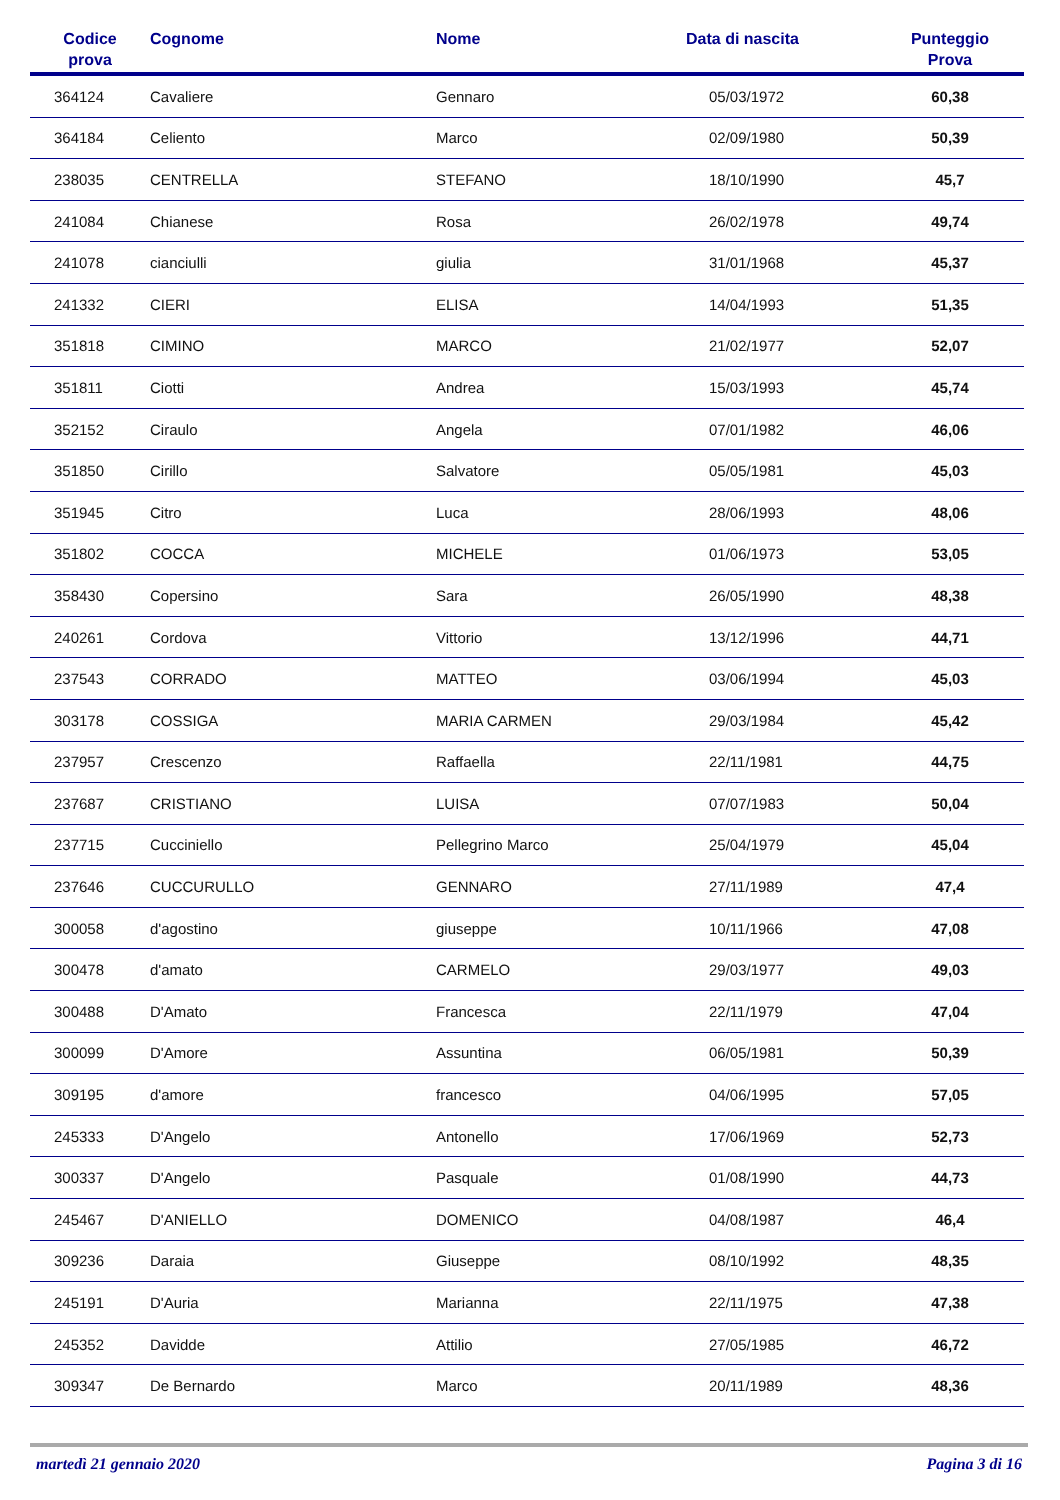| Codice prova | Cognome | Nome | Data di nascita | Punteggio Prova |
| --- | --- | --- | --- | --- |
| 364124 | Cavaliere | Gennaro | 05/03/1972 | 60,38 |
| 364184 | Celiento | Marco | 02/09/1980 | 50,39 |
| 238035 | CENTRELLA | STEFANO | 18/10/1990 | 45,7 |
| 241084 | Chianese | Rosa | 26/02/1978 | 49,74 |
| 241078 | cianciulli | giulia | 31/01/1968 | 45,37 |
| 241332 | CIERI | ELISA | 14/04/1993 | 51,35 |
| 351818 | CIMINO | MARCO | 21/02/1977 | 52,07 |
| 351811 | Ciotti | Andrea | 15/03/1993 | 45,74 |
| 352152 | Ciraulo | Angela | 07/01/1982 | 46,06 |
| 351850 | Cirillo | Salvatore | 05/05/1981 | 45,03 |
| 351945 | Citro | Luca | 28/06/1993 | 48,06 |
| 351802 | COCCA | MICHELE | 01/06/1973 | 53,05 |
| 358430 | Copersino | Sara | 26/05/1990 | 48,38 |
| 240261 | Cordova | Vittorio | 13/12/1996 | 44,71 |
| 237543 | CORRADO | MATTEO | 03/06/1994 | 45,03 |
| 303178 | COSSIGA | MARIA CARMEN | 29/03/1984 | 45,42 |
| 237957 | Crescenzo | Raffaella | 22/11/1981 | 44,75 |
| 237687 | CRISTIANO | LUISA | 07/07/1983 | 50,04 |
| 237715 | Cucciniello | Pellegrino Marco | 25/04/1979 | 45,04 |
| 237646 | CUCCURULLO | GENNARO | 27/11/1989 | 47,4 |
| 300058 | d'agostino | giuseppe | 10/11/1966 | 47,08 |
| 300478 | d'amato | CARMELO | 29/03/1977 | 49,03 |
| 300488 | D'Amato | Francesca | 22/11/1979 | 47,04 |
| 300099 | D'Amore | Assuntina | 06/05/1981 | 50,39 |
| 309195 | d'amore | francesco | 04/06/1995 | 57,05 |
| 245333 | D'Angelo | Antonello | 17/06/1969 | 52,73 |
| 300337 | D'Angelo | Pasquale | 01/08/1990 | 44,73 |
| 245467 | D'ANIELLO | DOMENICO | 04/08/1987 | 46,4 |
| 309236 | Daraia | Giuseppe | 08/10/1992 | 48,35 |
| 245191 | D'Auria | Marianna | 22/11/1975 | 47,38 |
| 245352 | Davidde | Attilio | 27/05/1985 | 46,72 |
| 309347 | De Bernardo | Marco | 20/11/1989 | 48,36 |
martedì 21 gennaio 2020 Pagina 3 di 16